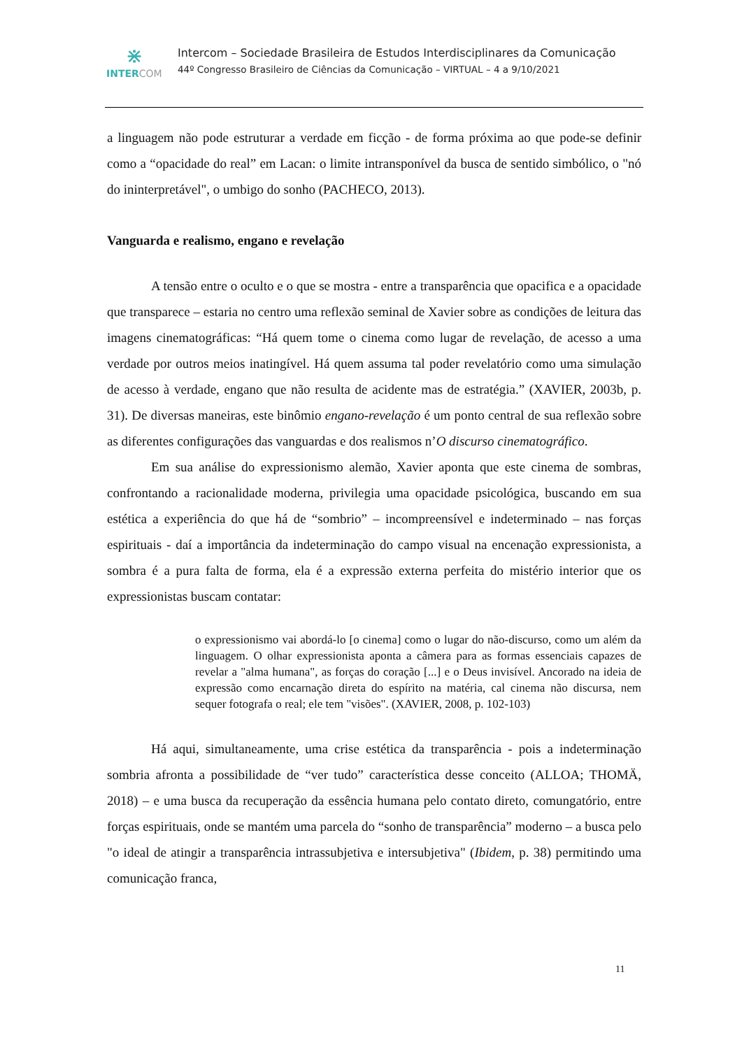⋇
INTERCOM
Intercom – Sociedade Brasileira de Estudos Interdisciplinares da Comunicação
44º Congresso Brasileiro de Ciências da Comunicação – VIRTUAL – 4 a 9/10/2021
a linguagem não pode estruturar a verdade em ficção - de forma próxima ao que pode-se definir como a “opacidade do real” em Lacan: o limite intransponível da busca de sentido simbólico, o "nó do ininterpretável", o umbigo do sonho (PACHECO, 2013).
Vanguarda e realismo, engano e revelação
A tensão entre o oculto e o que se mostra - entre a transparência que opacifica e a opacidade que transparece – estaria no centro uma reflexão seminal de Xavier sobre as condições de leitura das imagens cinematográficas: “Há quem tome o cinema como lugar de revelação, de acesso a uma verdade por outros meios inatingível. Há quem assuma tal poder revelatório como uma simulação de acesso à verdade, engano que não resulta de acidente mas de estratégia.” (XAVIER, 2003b, p. 31). De diversas maneiras, este binômio engano-revelação é um ponto central de sua reflexão sobre as diferentes configurações das vanguardas e dos realismos n’O discurso cinematográfico.
Em sua análise do expressionismo alemão, Xavier aponta que este cinema de sombras, confrontando a racionalidade moderna, privilegia uma opacidade psicológica, buscando em sua estética a experiência do que há de “sombrio” – incompreensível e indeterminado – nas forças espirituais - daí a importância da indeterminação do campo visual na encenação expressionista, a sombra é a pura falta de forma, ela é a expressão externa perfeita do mistério interior que os expressionistas buscam contatar:
o expressionismo vai abordá-lo [o cinema] como o lugar do não-discurso, como um além da linguagem. O olhar expressionista aponta a câmera para as formas essenciais capazes de revelar a "alma humana", as forças do coração [...] e o Deus invisível. Ancorado na ideia de expressão como encarnação direta do espírito na matéria, cal cinema não discursa, nem sequer fotografa o real; ele tem "visões". (XAVIER, 2008, p. 102-103)
Há aqui, simultaneamente, uma crise estética da transparência - pois a indeterminação sombria afronta a possibilidade de “ver tudo” característica desse conceito (ALLOA; THOMÄ, 2018) – e uma busca da recuperação da essência humana pelo contato direto, comungatório, entre forças espirituais, onde se mantém uma parcela do “sonho de transparência” moderno – a busca pelo "o ideal de atingir a transparência intrassubjetiva e intersubjetiva" (Ibidem, p. 38) permitindo uma comunicação franca,
11